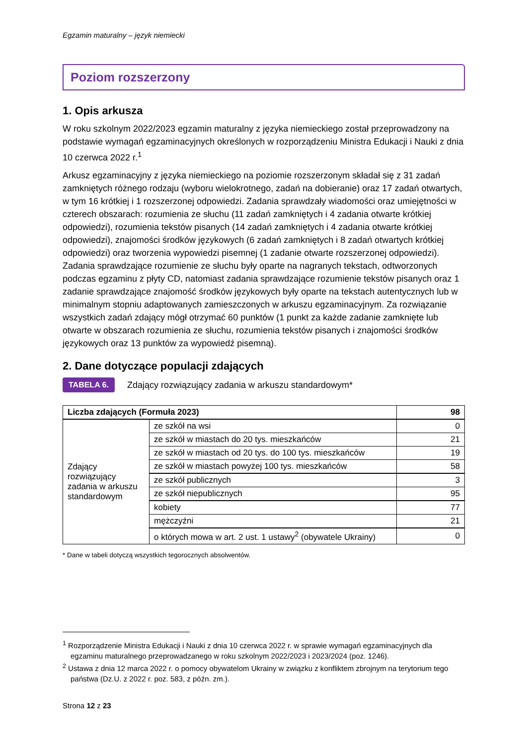Egzamin maturalny – język niemiecki
Poziom rozszerzony
1. Opis arkusza
W roku szkolnym 2022/2023 egzamin maturalny z języka niemieckiego został przeprowadzony na podstawie wymagań egzaminacyjnych określonych w rozporządzeniu Ministra Edukacji i Nauki z dnia 10 czerwca 2022 r.<sup>1</sup>
Arkusz egzaminacyjny z języka niemieckiego na poziomie rozszerzonym składał się z 31 zadań zamkniętych różnego rodzaju (wyboru wielokrotnego, zadań na dobieranie) oraz 17 zadań otwartych, w tym 16 krótkiej i 1 rozszerzonej odpowiedzi. Zadania sprawdzały wiadomości oraz umiejętności w czterech obszarach: rozumienia ze słuchu (11 zadań zamkniętych i 4 zadania otwarte krótkiej odpowiedzi), rozumienia tekstów pisanych (14 zadań zamkniętych i 4 zadania otwarte krótkiej odpowiedzi), znajomości środków językowych (6 zadań zamkniętych i 8 zadań otwartych krótkiej odpowiedzi) oraz tworzenia wypowiedzi pisemnej (1 zadanie otwarte rozszerzonej odpowiedzi). Zadania sprawdzające rozumienie ze słuchu były oparte na nagranych tekstach, odtworzonych podczas egzaminu z płyty CD, natomiast zadania sprawdzające rozumienie tekstów pisanych oraz 1 zadanie sprawdzające znajomość środków językowych były oparte na tekstach autentycznych lub w minimalnym stopniu adaptowanych zamieszczonych w arkuszu egzaminacyjnym. Za rozwiązanie wszystkich zadań zdający mógł otrzymać 60 punktów (1 punkt za każde zadanie zamknięte lub otwarte w obszarach rozumienia ze słuchu, rozumienia tekstów pisanych i znajomości środków językowych oraz 13 punktów za wypowiedź pisemną).
2. Dane dotyczące populacji zdających
TABELA 6.
Zdający rozwiązujący zadania w arkuszu standardowym*
| Liczba zdających (Formuła 2023) | | 98 |
| Zdający rozwiązujący zadania w arkuszu standardowym | ze szkół na wsi | 0 |
| | ze szkół w miastach do 20 tys. mieszkańców | 21 |
| | ze szkół w miastach od 20 tys. do 100 tys. mieszkańców | 19 |
| | ze szkół w miastach powyżej 100 tys. mieszkańców | 58 |
| | ze szkół publicznych | 3 |
| | ze szkół niepublicznych | 95 |
| | kobiety | 77 |
| | mężczyźni | 21 |
| | o których mowa w art. 2 ust. 1 ustawy<sup>2</sup> (obywatele Ukrainy) | 0 |
* Dane w tabeli dotyczą wszystkich tegorocznych absolwentów.
<sup>1</sup> Rozporządzenie Ministra Edukacji i Nauki z dnia 10 czerwca 2022 r. w sprawie wymagań egzaminacyjnych dla egzaminu maturalnego przeprowadzanego w roku szkolnym 2022/2023 i 2023/2024 (poz. 1246).
<sup>2</sup> Ustawa z dnia 12 marca 2022 r. o pomocy obywatelom Ukrainy w związku z konfliktem zbrojnym na terytorium tego państwa (Dz.U. z 2022 r. poz. 583, z późn. zm.).
Strona 12 z 23